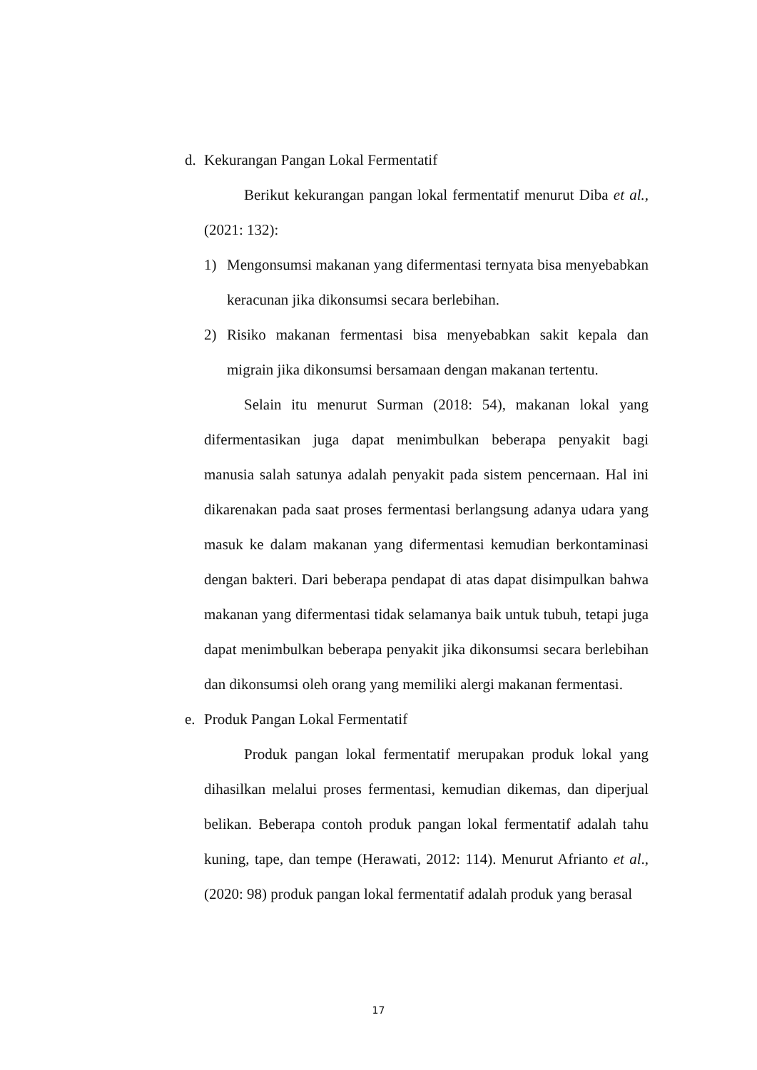d. Kekurangan Pangan Lokal Fermentatif
Berikut kekurangan pangan lokal fermentatif menurut Diba et al., (2021: 132):
1) Mengonsumsi makanan yang difermentasi ternyata bisa menyebabkan keracunan jika dikonsumsi secara berlebihan.
2) Risiko makanan fermentasi bisa menyebabkan sakit kepala dan migrain jika dikonsumsi bersamaan dengan makanan tertentu.
Selain itu menurut Surman (2018: 54), makanan lokal yang difermentasikan juga dapat menimbulkan beberapa penyakit bagi manusia salah satunya adalah penyakit pada sistem pencernaan. Hal ini dikarenakan pada saat proses fermentasi berlangsung adanya udara yang masuk ke dalam makanan yang difermentasi kemudian berkontaminasi dengan bakteri. Dari beberapa pendapat di atas dapat disimpulkan bahwa makanan yang difermentasi tidak selamanya baik untuk tubuh, tetapi juga dapat menimbulkan beberapa penyakit jika dikonsumsi secara berlebihan dan dikonsumsi oleh orang yang memiliki alergi makanan fermentasi.
e. Produk Pangan Lokal Fermentatif
Produk pangan lokal fermentatif merupakan produk lokal yang dihasilkan melalui proses fermentasi, kemudian dikemas, dan diperjual belikan. Beberapa contoh produk pangan lokal fermentatif adalah tahu kuning, tape, dan tempe (Herawati, 2012: 114). Menurut Afrianto et al., (2020: 98) produk pangan lokal fermentatif adalah produk yang berasal
17